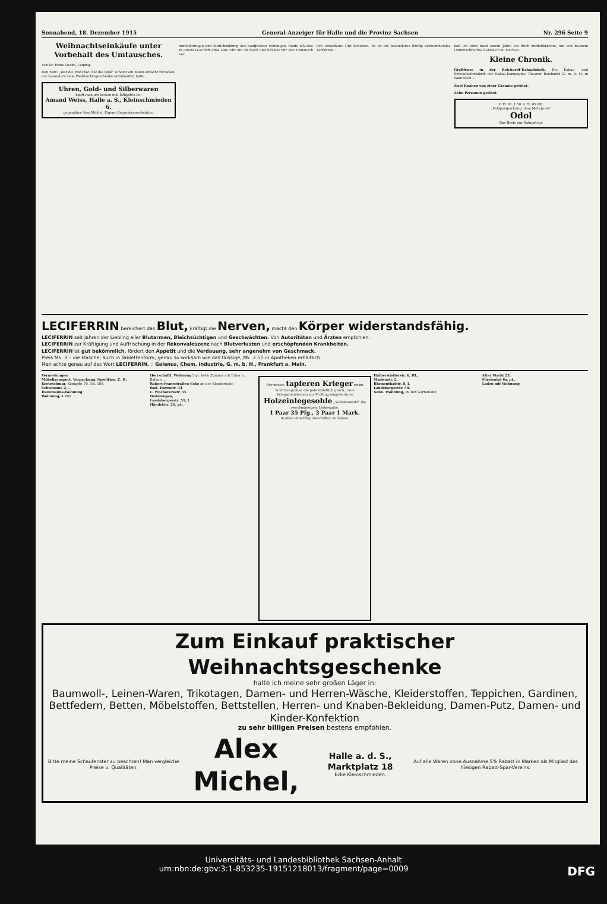Sonnabend, 18. Dezember 1915 General-Anzeiger für Halle und die Provinz Sachsen Nr. 296 Seite 9
Weihnachtseinkäufe unter Vorbehalt des Umtausches.
Von Dr. Hans Lieske, Leipzig.
Den Satz: „Wer die Wahl hat, hat die Qual“ scheint ein Mann erdacht zu haben, der besonders viele Weihnachtsgeschenke einzukaufen hatte...
Uhren, Gold- und Silberwaren
kauft man am besten und billigsten bei
Amand Weiss, Halle a. S., Kleinschmieden 6.
gegenüber Alex Michel. Eigene Reparaturwerkstätte.
zurückbringen und Zurückzahlung des Kaufpreises verlangen. Kaufe ich also in einem Geschäft etwa eine Uhr um 30 Mark und behalte mir den Umtausch vor...
lich erworbene Uhr behalten. Es ist ein besonderes häufig vorkommendes Verfahren...
daß ich etwa nach einem Jahre ein Buch zurückbrächte, um von meinem Umtauschrechte Gebrauch zu machen.
Kleine Chronik.
Großfeuer in der Reichardt-Kakaofabrik. Die Kakao- und Schokoladenfabrik der Kakao-Kompagnie Theodor Reichardt G. m. b. H. in Wandsbek ...
Zwei Knaben von einer Granate getötet.
Zehn Personen getötet.
½ Fl. M. 1.50 ½ Fl. 85 Pfg.
„Feldpostpackung ohne Mehrpreis“
Odol
Das Beste zur Zahnpflege
LECIFERRIN bereichert das Blut, kräftigt die Nerven, macht den Körper widerstandsfähig.
LECIFERRIN seit Jahren der Liebling aller Blutarmen, Bleichsüchtigen und Geschwächten. Von Autoritäten und Ärzten empfohlen.
LECIFERRIN zur Kräftigung und Auffrischung in der Rekonvaleszenz nach Blutverlusten und erschöpfenden Krankheiten.
LECIFERRIN ist gut bekömmlich, fördert den Appetit und die Verdauung, sehr angenehm von Geschmack.
Preis Mk. 3.– die Flasche; auch in Tablettenform, genau so wirksam wie das flüssige, Mk. 2.50 in Apotheken erhältlich.
Man achte genau auf das Wort LECIFERRIN. :: Galenus, Chem. Industrie, G. m. b. H., Frankfurt a. Main.
Vermietungen
Möbeltransport, Verpackung, Spedition. C. H. Kretzschmar, Königstr. 70. Tel. 186.
Schwemme 2, ...
Hausmanns-Wohnung
Wohnung, 4 Zim. ...
Herrschaftl. Wohnung 5 gr. helle Zimmer mit Erker u. Balkon ...
Robert-Franzstraßen-Ecke an der Klausbrücke
Rud. Haymstr. 34
L. Wucherersstr. 55
Wohnungen,
Landsbergerstr. 51, I
Händelstr. 21, pt.,
Für unsere tapferen Krieger ist im Schützengraben die patentamtlich gesch., vom Kriegsministerium zur Prüfung eingeforderte Holzeinlegesohle „Soldatenwohl“ die zweckmässigste Liebesgabe.
1 Paar 35 Pfg., 3 Paar 1 Mark.
In allen einschläg. Geschäften zu haben.
Halberstädterstr. 6, III.,
Marienstr. 2,
Blumenthalstr. 8, I,
Landsbergerstr. 50.
Sonn. Wohnung, ev. mit Gartenland
Alter Markt 25,
Fürstental 6a, pt.,
Laden mit Wohnung
Zum Einkauf praktischer Weihnachtsgeschenke
halte ich meine sehr großen Läger in:
Baumwoll-, Leinen-Waren, Trikotagen, Damen- und Herren-Wäsche, Kleiderstoffen, Teppichen, Gardinen, Bettfedern, Betten, Möbelstoffen, Bettstellen, Herren- und Knaben-Bekleidung, Damen-Putz, Damen- und Kinder-Konfektion
zu sehr billigen Preisen bestens empfohlen.
Bitte meine Schaufenster zu beachten! Man vergleiche Preise u. Qualitäten. Alex Michel, Halle a. d. S., Marktplatz 18
Ecke Kleinschmieden. Auf alle Waren ohne Ausnahme 5% Rabatt in Marken als Mitglied des hiesigen Rabatt-Spar-Vereins.
Universitäts- und Landesbibliothek Sachsen-Anhalt
urn:nbn:de:gbv:3:1-853235-19151218013/fragment/page=0009 DFG